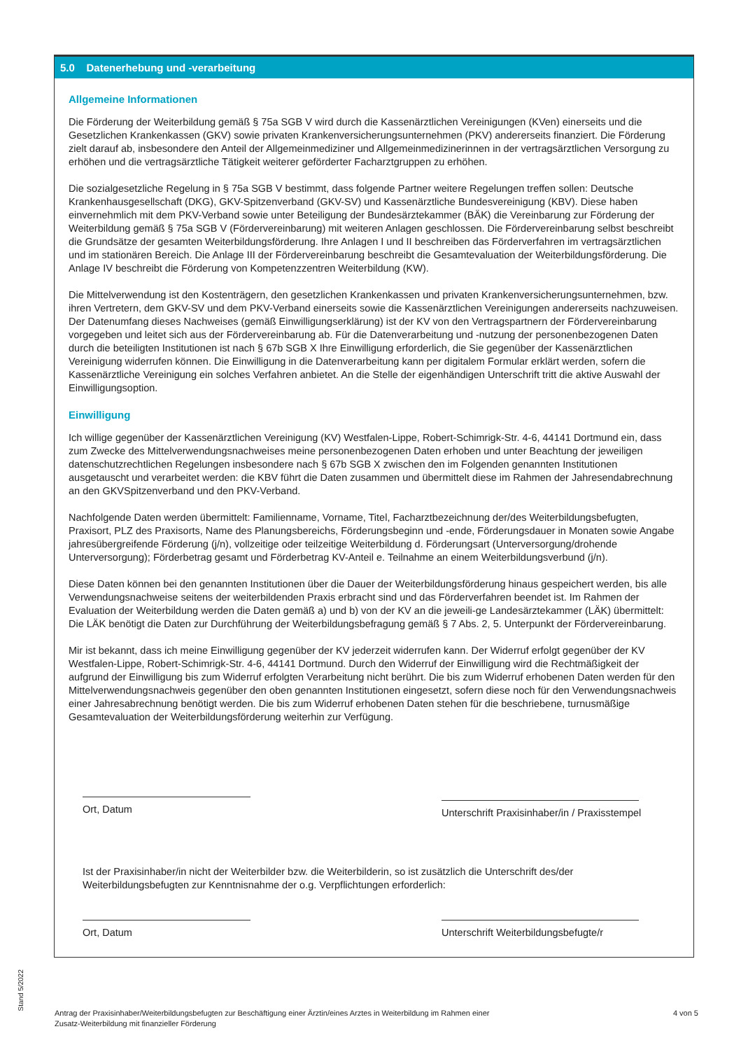5.0 Datenerhebung und -verarbeitung
Allgemeine Informationen
Die Förderung der Weiterbildung gemäß § 75a SGB V wird durch die Kassenärztlichen Vereinigungen (KVen) einerseits und die Gesetzlichen Krankenkassen (GKV) sowie privaten Krankenversicherungsunternehmen (PKV) andererseits finanziert. Die Förderung zielt darauf ab, insbesondere den Anteil der Allgemeinmediziner und Allgemeinmedizinerinnen in der vertragsärztlichen Versorgung zu erhöhen und die vertragsärztliche Tätigkeit weiterer geförderter Facharztgruppen zu erhöhen.
Die sozialgesetzliche Regelung in § 75a SGB V bestimmt, dass folgende Partner weitere Regelungen treffen sollen: Deutsche Krankenhausgesellschaft (DKG), GKV-Spitzenverband (GKV-SV) und Kassenärztliche Bundesvereinigung (KBV). Diese haben einvernehmlich mit dem PKV-Verband sowie unter Beteiligung der Bundesärztekammer (BÄK) die Vereinbarung zur Förderung der Weiterbildung gemäß § 75a SGB V (Fördervereinbarung) mit weiteren Anlagen geschlossen. Die Fördervereinbarung selbst beschreibt die Grundsätze der gesamten Weiterbildungsförderung. Ihre Anlagen I und II beschreiben das Förderverfahren im vertragsärztlichen und im stationären Bereich. Die Anlage III der Fördervereinbarung beschreibt die Gesamtevaluation der Weiterbildungsförderung. Die Anlage IV beschreibt die Förderung von Kompetenzzentren Weiterbildung (KW).
Die Mittelverwendung ist den Kostenträgern, den gesetzlichen Krankenkassen und privaten Krankenversicherungsunternehmen, bzw. ihren Vertretern, dem GKV-SV und dem PKV-Verband einerseits sowie die Kassenärztlichen Vereinigungen andererseits nachzuweisen. Der Datenumfang dieses Nachweises (gemäß Einwilligungserklärung) ist der KV von den Vertragspartnern der Fördervereinbarung vorgegeben und leitet sich aus der Fördervereinbarung ab. Für die Datenverarbeitung und -nutzung der personenbezogenen Daten durch die beteiligten Institutionen ist nach § 67b SGB X Ihre Einwilligung erforderlich, die Sie gegenüber der Kassenärztlichen Vereinigung widerrufen können. Die Einwilligung in die Datenverarbeitung kann per digitalem Formular erklärt werden, sofern die Kassenärztliche Vereinigung ein solches Verfahren anbietet. An die Stelle der eigenhändigen Unterschrift tritt die aktive Auswahl der Einwilligungsoption.
Einwilligung
Ich willige gegenüber der Kassenärztlichen Vereinigung (KV) Westfalen-Lippe, Robert-Schimrigk-Str. 4-6, 44141 Dortmund ein, dass zum Zwecke des Mittelverwendungsnachweises meine personenbezogenen Daten erhoben und unter Beachtung der jeweiligen datenschutzrechtlichen Regelungen insbesondere nach § 67b SGB X zwischen den im Folgenden genannten Institutionen ausgetauscht und verarbeitet werden: die KBV führt die Daten zusammen und übermittelt diese im Rahmen der Jahresendabrechnung an den GKVSpitzenverband und den PKV-Verband.
Nachfolgende Daten werden übermittelt: Familienname, Vorname, Titel, Facharztbezeichnung der/des Weiterbildungsbefugten, Praxisort, PLZ des Praxisorts, Name des Planungsbereichs, Förderungsbeginn und -ende, Förderungsdauer in Monaten sowie Angabe jahresübergreifende Förderung (j/n), vollzeitige oder teilzeitige Weiterbildung d. Förderungsart (Unterversorgung/drohende Unterversorgung); Förderbetrag gesamt und Förderbetrag KV-Anteil e. Teilnahme an einem Weiterbildungsverbund (j/n).
Diese Daten können bei den genannten Institutionen über die Dauer der Weiterbildungsförderung hinaus gespeichert werden, bis alle Verwendungsnachweise seitens der weiterbildenden Praxis erbracht sind und das Förderverfahren beendet ist. Im Rahmen der Evaluation der Weiterbildung werden die Daten gemäß a) und b) von der KV an die jeweili-ge Landesärztekammer (LÄK) übermittelt: Die LÄK benötigt die Daten zur Durchführung der Weiterbildungsbefragung gemäß § 7 Abs. 2, 5. Unterpunkt der Fördervereinbarung.
Mir ist bekannt, dass ich meine Einwilligung gegenüber der KV jederzeit widerrufen kann. Der Widerruf erfolgt gegenüber der KV Westfalen-Lippe, Robert-Schimrigk-Str. 4-6, 44141 Dortmund. Durch den Widerruf der Einwilligung wird die Rechtmäßigkeit der aufgrund der Einwilligung bis zum Widerruf erfolgten Verarbeitung nicht berührt. Die bis zum Widerruf erhobenen Daten werden für den Mittelverwendungsnachweis gegenüber den oben genannten Institutionen eingesetzt, sofern diese noch für den Verwendungsnachweis einer Jahresabrechnung benötigt werden. Die bis zum Widerruf erhobenen Daten stehen für die beschriebene, turnusmäßige Gesamtevaluation der Weiterbildungsförderung weiterhin zur Verfügung.
Ort, Datum
Unterschrift Praxisinhaber/in / Praxisstempel
Ist der Praxisinhaber/in nicht der Weiterbilder bzw. die Weiterbilderin, so ist zusätzlich die Unterschrift des/der Weiterbildungsbefugten zur Kenntnisnahme der o.g. Verpflichtungen erforderlich:
Ort, Datum Unterschrift Weiterbildungsbefugte/r
Stand 5/2022
Antrag der Praxisinhaber/Weiterbildungsbefugten zur Beschäftigung einer Ärztin/eines Arztes in Weiterbildung im Rahmen einer
Zusatz-Weiterbildung mit finanzieller Förderung
4 von 5